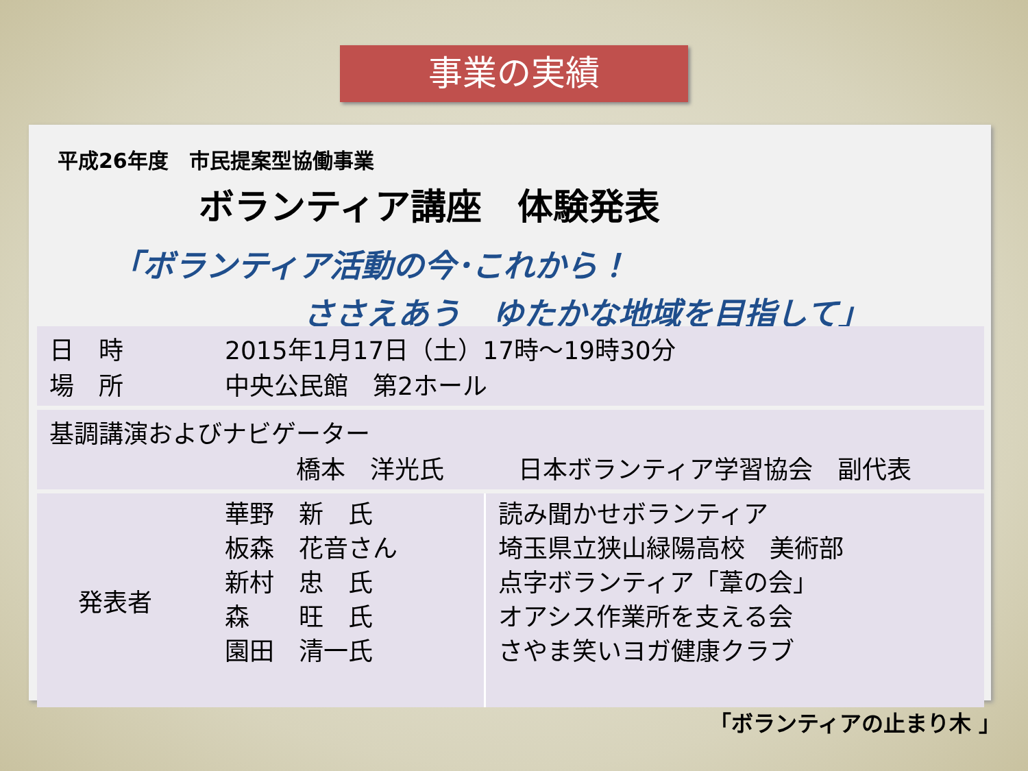事業の実績
平成26年度　市民提案型協働事業
ボランティア講座　体験発表
「ボランティア活動の今･これから！
ささえあう　ゆたかな地域を目指して」
| 日 時 場 所 | 2015年1月17日（土）17時～19時30分 中央公民館 第2ホール | |
| 基調講演およびナビゲーター 橋本 洋光氏 日本ボランティア学習協会 副代表 | | |
| 発表者 | 華野 新 氏 板森 花音さん 新村 忠 氏 森 旺 氏 園田 清一氏 | 読み聞かせボランティア 埼玉県立狭山緑陽高校 美術部 点字ボランティア「葦の会」 オアシス作業所を支える会 さやま笑いヨガ健康クラブ |
「ボランティアの止まり木 」